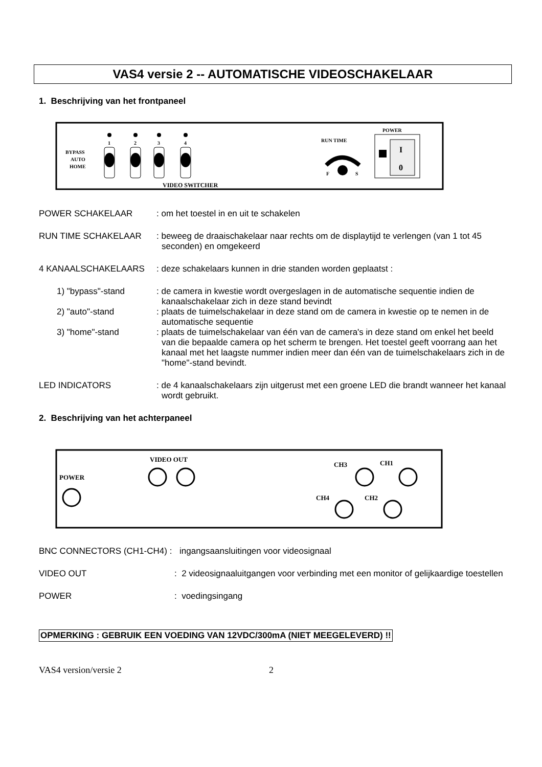VAS4 versie 2 -- AUTOMATISCHE VIDEOSCHAKELAAR
1. Beschrijving van het frontpaneel
BYPASS
AUTO
HOME
1
2
3
4
VIDEO SWITCHER
RUN TIME
F
S
POWER
I
0
POWER SCHAKELAAR : om het toestel in en uit te schakelen
RUN TIME SCHAKELAAR : beweeg de draaischakelaar naar rechts om de displaytijd te verlengen (van 1 tot 45 seconden) en omgekeerd
4 KANAALSCHAKELAARS : deze schakelaars kunnen in drie standen worden geplaatst :
1) "bypass"-stand : de camera in kwestie wordt overgeslagen in de automatische sequentie indien de kanaalschakelaar zich in deze stand bevindt
2) "auto"-stand : plaats de tuimelschakelaar in deze stand om de camera in kwestie op te nemen in de automatische sequentie
3) "home"-stand : plaats de tuimelschakelaar van één van de camera's in deze stand om enkel het beeld van die bepaalde camera op het scherm te brengen. Het toestel geeft voorrang aan het kanaal met het laagste nummer indien meer dan één van de tuimelschakelaars zich in de "home"-stand bevindt.
LED INDICATORS : de 4 kanaalschakelaars zijn uitgerust met een groene LED die brandt wanneer het kanaal wordt gebruikt.
2. Beschrijving van het achterpaneel
POWER
VIDEO OUT
CH3
CH1
CH4
CH2
BNC CONNECTORS (CH1-CH4) : ingangsaansluitingen voor videosignaal
VIDEO OUT : 2 videosignaaluitgangen voor verbinding met een monitor of gelijkaardige toestellen
POWER : voedingsingang
OPMERKING : GEBRUIK EEN VOEDING VAN 12VDC/300mA (NIET MEEGELEVERD) !!
VAS4 version/versie 2 2